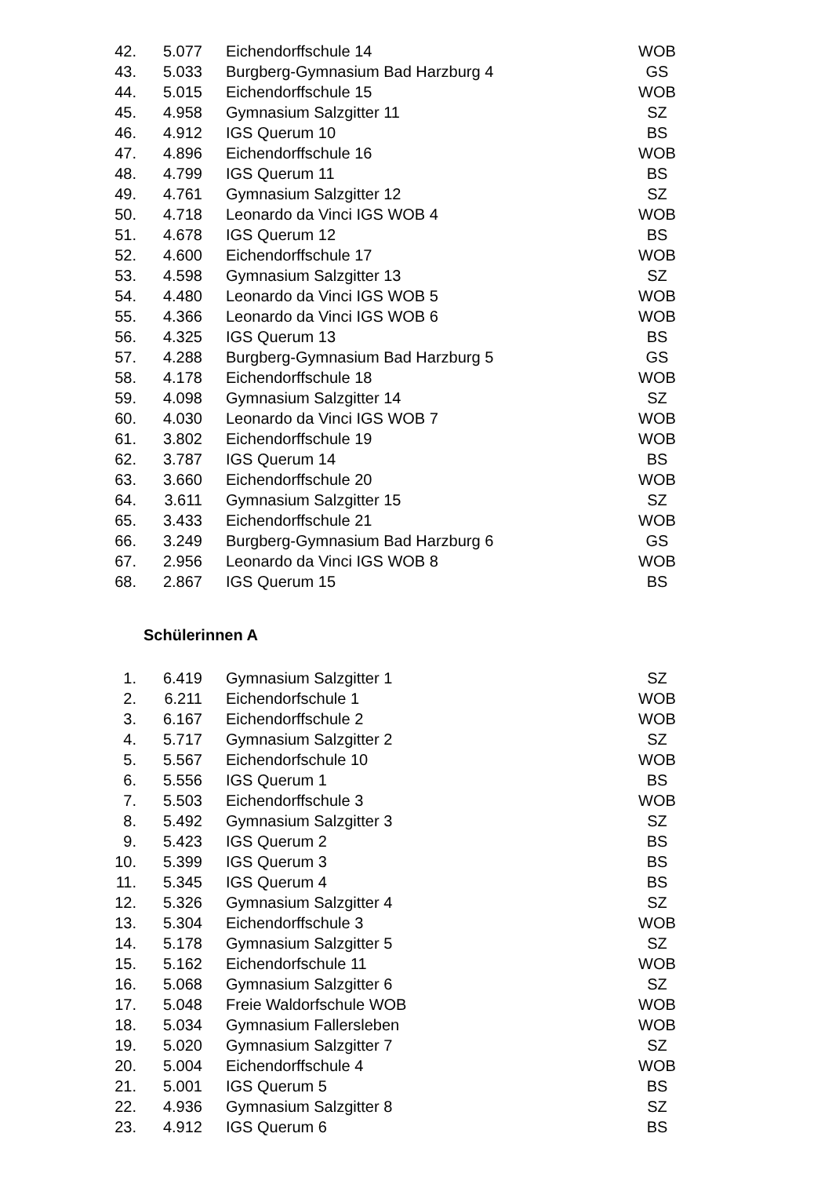| 42. | 5.077 | | Eichendorffschule 14 | WOB |
| 43. | 5.033 | | Burgberg-Gymnasium Bad Harzburg 4 | GS |
| 44. | 5.015 | | Eichendorffschule 15 | WOB |
| 45. | 4.958 | | Gymnasium Salzgitter 11 | SZ |
| 46. | 4.912 | | IGS Querum 10 | BS |
| 47. | 4.896 | | Eichendorffschule 16 | WOB |
| 48. | 4.799 | | IGS Querum 11 | BS |
| 49. | 4.761 | | Gymnasium Salzgitter 12 | SZ |
| 50. | 4.718 | | Leonardo da Vinci IGS WOB 4 | WOB |
| 51. | 4.678 | | IGS Querum 12 | BS |
| 52. | 4.600 | | Eichendorffschule 17 | WOB |
| 53. | 4.598 | | Gymnasium Salzgitter 13 | SZ |
| 54. | 4.480 | | Leonardo da Vinci IGS WOB 5 | WOB |
| 55. | 4.366 | | Leonardo da Vinci IGS WOB 6 | WOB |
| 56. | 4.325 | | IGS Querum 13 | BS |
| 57. | 4.288 | | Burgberg-Gymnasium Bad Harzburg 5 | GS |
| 58. | 4.178 | | Eichendorffschule 18 | WOB |
| 59. | 4.098 | | Gymnasium Salzgitter 14 | SZ |
| 60. | 4.030 | | Leonardo da Vinci IGS WOB 7 | WOB |
| 61. | 3.802 | | Eichendorffschule 19 | WOB |
| 62. | 3.787 | | IGS Querum 14 | BS |
| 63. | 3.660 | | Eichendorffschule 20 | WOB |
| 64. | 3.611 | | Gymnasium Salzgitter 15 | SZ |
| 65. | 3.433 | | Eichendorffschule 21 | WOB |
| 66. | 3.249 | | Burgberg-Gymnasium Bad Harzburg 6 | GS |
| 67. | 2.956 | | Leonardo da Vinci IGS WOB 8 | WOB |
| 68. | 2.867 | | IGS Querum 15 | BS |
Schülerinnen A
| 1. | 6.419 | | Gymnasium Salzgitter 1 | SZ |
| 2. | 6.211 | | Eichendorfschule 1 | WOB |
| 3. | 6.167 | | Eichendorffschule 2 | WOB |
| 4. | 5.717 | | Gymnasium Salzgitter 2 | SZ |
| 5. | 5.567 | | Eichendorfschule 10 | WOB |
| 6. | 5.556 | | IGS Querum 1 | BS |
| 7. | 5.503 | | Eichendorffschule 3 | WOB |
| 8. | 5.492 | | Gymnasium Salzgitter 3 | SZ |
| 9. | 5.423 | | IGS Querum 2 | BS |
| 10. | 5.399 | | IGS Querum 3 | BS |
| 11. | 5.345 | | IGS Querum 4 | BS |
| 12. | 5.326 | | Gymnasium Salzgitter 4 | SZ |
| 13. | 5.304 | | Eichendorffschule 3 | WOB |
| 14. | 5.178 | | Gymnasium Salzgitter 5 | SZ |
| 15. | 5.162 | | Eichendorfschule 11 | WOB |
| 16. | 5.068 | | Gymnasium Salzgitter 6 | SZ |
| 17. | 5.048 | | Freie Waldorfschule WOB | WOB |
| 18. | 5.034 | | Gymnasium Fallersleben | WOB |
| 19. | 5.020 | | Gymnasium Salzgitter 7 | SZ |
| 20. | 5.004 | | Eichendorffschule 4 | WOB |
| 21. | 5.001 | | IGS Querum 5 | BS |
| 22. | 4.936 | | Gymnasium Salzgitter 8 | SZ |
| 23. | 4.912 | | IGS Querum 6 | BS |